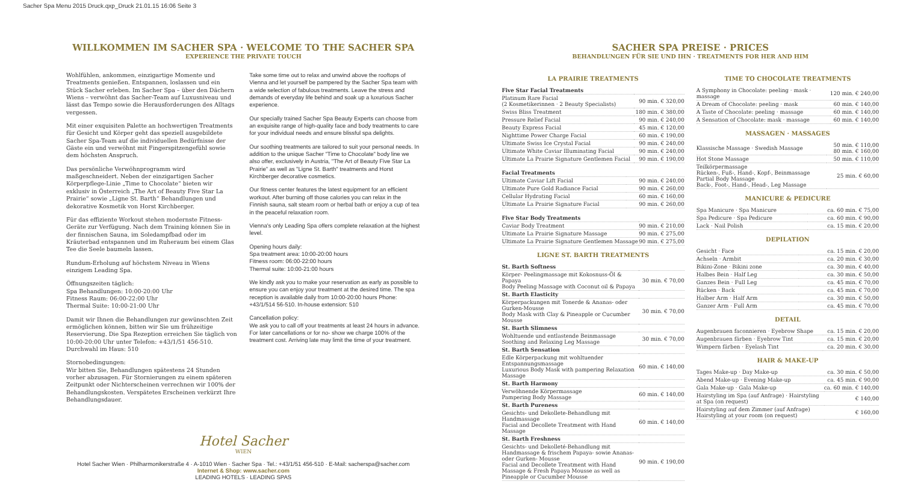Sacher Spa Menu 2015 Druck.qxp_Druck 21.01.15 16:06 Seite 3
WILLKOMMEN IM SACHER SPA · WELCOME TO THE SACHER SPA
EXPERIENCE THE PRIVATE TOUCH
Wohlfühlen, ankommen, einzigartige Momente und Treatments genießen. Entspannen, loslassen und ein Stück Sacher erleben. Im Sacher Spa – über den Dächern Wiens – verwöhnt das Sacher-Team auf Luxusniveau und lässt das Tempo sowie die Herausforderungen des Alltags vergessen.
Mit einer exquisiten Palette an hochwertigen Treatments für Gesicht und Körper geht das speziell ausgebildete Sacher Spa-Team auf die individuellen Bedürfnisse der Gäste ein und verwöhnt mit Fingerspitzengefühl sowie dem höchsten Anspruch.
Das persönliche Verwöhnprogramm wird maßgeschneidert. Neben der einzigartigen Sacher Körperpflege-Linie „Time to Chocolate“ bieten wir exklusiv in Österreich „The Art of Beauty Five Star La Prairie“ sowie „Ligne St. Barth“ Behandlungen und dekorative Kosmetik von Horst Kirchberger.
Für das effiziente Workout stehen modernste Fitness-Geräte zur Verfügung. Nach dem Training können Sie in der finnischen Sauna, im Soledampfbad oder im Kräuterbad entspannen und im Ruheraum bei einem Glas Tee die Seele baumeln lassen.
Rundum-Erholung auf höchstem Niveau in Wiens einzigem Leading Spa.
Öffnungszeiten täglich:
Spa Behandlungen: 10:00-20:00 Uhr
Fitness Raum: 06:00-22:00 Uhr
Thermal Suite: 10:00-21:00 Uhr
Damit wir Ihnen die Behandlungen zur gewünschten Zeit ermöglichen können, bitten wir Sie um frühzeitige Reservierung. Die Spa Rezeption erreichen Sie täglich von 10:00-20:00 Uhr unter Telefon: +43/1/51 456-510. Durchwahl im Haus: 510
Stornobedingungen:
Wir bitten Sie, Behandlungen spätestens 24 Stunden vorher abzusagen. Für Stornierungen zu einem späteren Zeitpunkt oder Nichterscheinen verrechnen wir 100% der Behandlungskosten. Verspätetes Erscheinen verkürzt Ihre Behandlungsdauer.
Take some time out to relax and unwind above the rooftops of Vienna and let yourself be pampered by the Sacher Spa team with a wide selection of fabulous treatments. Leave the stress and demands of everyday life behind and soak up a luxurious Sacher experience.
Our specially trained Sacher Spa Beauty Experts can choose from an exquisite range of high-quality face and body treatments to care for your individual needs and ensure blissful spa delights.
Our soothing treatments are tailored to suit your personal needs. In addition to the unique Sacher "Time to Chocolate" body line we also offer, exclusively in Austria, "The Art of Beauty Five Star La Prairie" as well as "Ligne St. Barth" treatments and Horst Kirchberger decorative cosmetics.
Our fitness center features the latest equipment for an efficient workout. After burning off those calories you can relax in the Finnish sauna, salt steam room or herbal bath or enjoy a cup of tea in the peaceful relaxation room.
Vienna's only Leading Spa offers complete relaxation at the highest level.
Opening hours daily:
Spa treatment area: 10:00-20:00 hours
Fitness room: 06:00-22:00 hours
Thermal suite: 10:00-21:00 hours
We kindly ask you to make your reservation as early as possible to ensure you can enjoy your treatment at the desired time. The spa reception is available daily from 10:00-20:00 hours Phone: +43/1/514 56-510. In-house extension: 510
Cancellation policy:
We ask you to call off your treatments at least 24 hours in advance. For later cancellations or for no- show we charge 100% of the treatment cost. Arriving late may limit the time of your treatment.
Hotel Sacher
WIEN
Hotel Sacher Wien · Philharmonikerstraße 4 · A-1010 Wien · Sacher Spa · Tel.: +43/1/51 456-510 · E-Mail: sacherspa@sacher.com
Internet & Shop: www.sacher.com
LEADING HOTELS · LEADING SPAS
SACHER SPA PREISE · PRICES
BEHANDLUNGEN FÜR SIE UND IHN · TREATMENTS FOR HER AND HIM
LA PRAIRIE TREATMENTS
| Five Star Facial Treatments | |
| Platinum Rare Facial (2 Kosmetikerinnen · 2 Beauty Specialists) | 90 min. € 320,00 |
| Swiss Bliss Treatment | 180 min. € 380,00 |
| Pressure Relief Facial | 90 min. € 240,00 |
| Beauty Express Facial | 45 min. € 120,00 |
| Nighttime Power Charge Facial | 60 min. € 190,00 |
| Ultimate Swiss Ice Crystal Facial | 90 min. € 240,00 |
| Ultimate White Caviar Illuminating Facial | 90 min. € 240,00 |
| Ultimate La Prairie Signature Gentlemen Facial | 90 min. € 190,00 |
| Facial Treatments | |
| Ultimate Caviar Lift Facial | 90 min. € 240,00 |
| Ultimate Pure Gold Radiance Facial | 90 min. € 260,00 |
| Cellular Hydrating Facial | 60 min. € 160,00 |
| Ultimate La Prairie Signature Facial | 90 min. € 260,00 |
| Five Star Body Treatments | |
| Caviar Body Treatment | 90 min. € 210,00 |
| Ultimate La Prairie Signature Massage | 90 min. € 275,00 |
| Ultimate La Prairie Signature Gentlemen Massage | 90 min. € 275,00 |
LIGNE ST. BARTH TREATMENTS
| St. Barth Softness | |
| Körper- Peelingmassage mit Kokosnuss-Öl & Papaya Body Peeling Massage with Coconut oil & Papaya | 30 min. € 70,00 |
| St. Barth Elasticity | |
| Körperpackungen mit Tonerde & Ananas- oder Gurken-Mousse Body Mask with Clay & Pineapple or Cucumber Mousse | 30 min. € 70,00 |
| St. Barth Slimness | |
| Wohltuende und entlastende Beinmassage Soothing and Relaxing Leg Massage | 30 min. € 70,00 |
| St. Barth Sensation | |
| Edle Körperpackung mit wohltuender Entspannungsmassage Luxurious Body Mask with pampering Relaxation Massage | 60 min. € 140,00 |
| St. Barth Harmony | |
| Verwöhnende Körpermassage Pampering Body Massage | 60 min. € 140,00 |
| St. Barth Pureness | |
| Gesichts- und Dekollete-Behandlung mit Handmassage Facial and Decollete Treatment with Hand Massage | 60 min. € 140,00 |
| St. Barth Freshness | |
| Gesichts- und Dekolleté-Behandlung mit Handmassage & frischem Papaya- sowie Ananas- oder Gurken- Mousse Facial and Decollete Treatment with Hand Massage & Fresh Papaya Mousse as well as Pineapple or Cucumber Mousse | 90 min. € 190,00 |
TIME TO CHOCOLATE TREATMENTS
| A Symphony in Chocolate: peeling · mask · massage | 120 min. € 240,00 |
| A Dream of Chocolate: peeling · mask | 60 min. € 140,00 |
| A Taste of Chocolate: peeling · massage | 60 min. € 140,00 |
| A Sensation of Chocolate: mask · massage | 60 min. € 140,00 |
MASSAGEN · MASSAGES
| Klassische Massage · Swedish Massage | 50 min. € 110,00 80 min. € 160,00 |
| Hot Stone Massage | 50 min. € 110,00 |
| Teilkörpermassage Rücken-, Fuß-, Hand-, Kopf-, Beinmassage Partial Body Massage Back-, Foot-, Hand-, Head-, Leg Massage | 25 min. € 60,00 |
MANICURE & PEDICURE
| Spa Manicure · Spa Manicure | ca. 60 min. € 75,00 |
| Spa Pedicure · Spa Pedicure | ca. 60 min. € 90,00 |
| Lack · Nail Polish | ca. 15 min. € 20,00 |
DEPILATION
| Gesicht · Face | ca. 15 min. € 20,00 |
| Achseln · Armbit | ca. 20 min. € 30,00 |
| Bikini-Zone · Bikini zone | ca. 30 min. € 40,00 |
| Halbes Bein · Half Leg | ca. 30 min. € 50,00 |
| Ganzes Bein · Full Leg | ca. 45 min. € 70,00 |
| Rücken · Back | ca. 45 min. € 70,00 |
| Halber Arm · Half Arm | ca. 30 min. € 50,00 |
| Ganzer Arm · Full Arm | ca. 45 min. € 70,00 |
DETAIL
| Augenbrauen faconnieren · Eyebrow Shape | ca. 15 min. € 20,00 |
| Augenbrauen färben · Eyebrow Tint | ca. 15 min. € 20,00 |
| Wimpern färben · Eyelash Tint | ca. 20 min. € 30,00 |
HAIR & MAKE-UP
| Tages Make-up · Day Make-up | ca. 30 min. € 50,00 |
| Abend Make-up · Evening Make-up | ca. 45 min. € 90,00 |
| Gala Make-up · Gala Make-up | ca. 60 min. € 140,00 |
| Hairstyling im Spa (auf Anfrage) · Hairstyling at Spa (on request) | € 140,00 |
| Hairstyling auf dem Zimmer (auf Anfrage) Hairstyling at your room (on request) | € 160,00 |